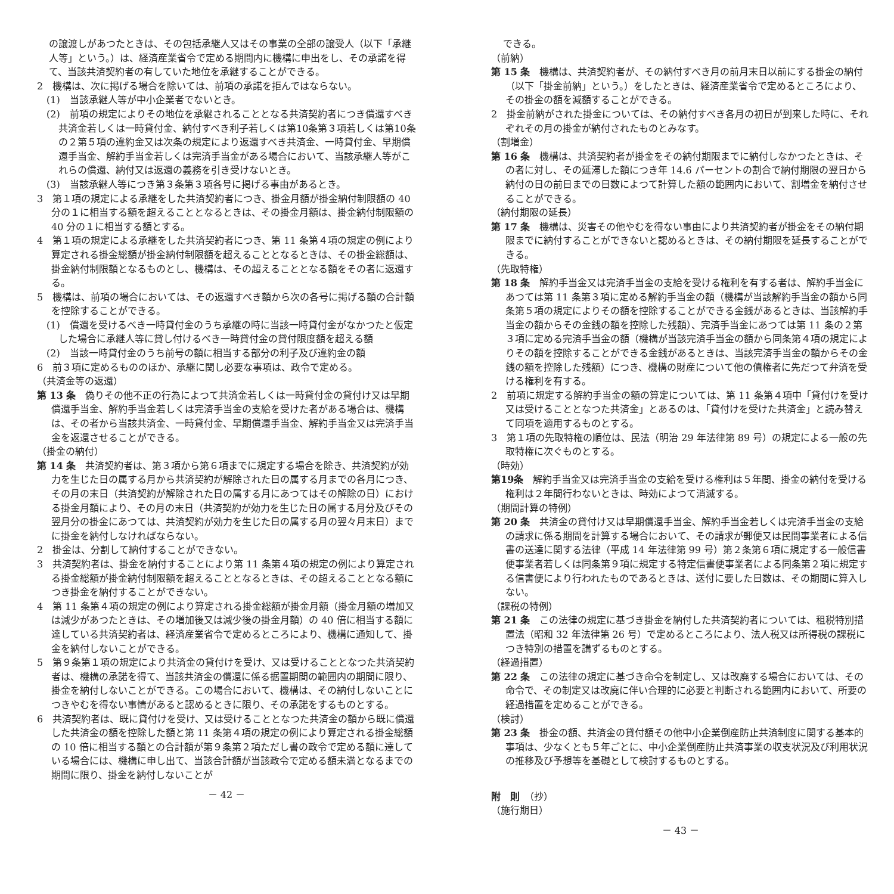の譲渡しがあつたときは、その包括承継人又はその事業の全部の譲受人（以下「承継人等」という。）は、経済産業省令で定める期間内に機構に申出をし、その承諾を得て、当該共済契約者の有していた地位を承継することができる。
2　機構は、次に掲げる場合を除いては、前項の承諾を拒んではならない。
(1)　当該承継人等が中小企業者でないとき。
(2)　前項の規定によりその地位を承継されることとなる共済契約者につき償還すべき共済金若しくは一時貸付金、納付すべき利子若しくは第10条第３項若しくは第10条の２第５項の違約金又は次条の規定により返還すべき共済金、一時貸付金、早期償還手当金、解約手当金若しくは完済手当金がある場合において、当該承継人等がこれらの償還、納付又は返還の義務を引き受けないとき。
(3)　当該承継人等につき第３条第３項各号に掲げる事由があるとき。
3　第１項の規定による承継をした共済契約者につき、掛金月額が掛金納付制限額の 40 分の１に相当する額を超えることとなるときは、その掛金月額は、掛金納付制限額の 40 分の１に相当する額とする。
4　第１項の規定による承継をした共済契約者につき、第 11 条第４項の規定の例により算定される掛金総額が掛金納付制限額を超えることとなるときは、その掛金総額は、掛金納付制限額となるものとし、機構は、その超えることとなる額をその者に返還する。
5　機構は、前項の場合においては、その返還すべき額から次の各号に掲げる額の合計額を控除することができる。
(1)　償還を受けるべき一時貸付金のうち承継の時に当該一時貸付金がなかつたと仮定した場合に承継人等に貸し付けるべき一時貸付金の貸付限度額を超える額
(2)　当該一時貸付金のうち前号の額に相当する部分の利子及び違約金の額
6　前３項に定めるもののほか、承継に関し必要な事項は、政令で定める。
（共済金等の返還）
第 13 条　偽りその他不正の行為によつて共済金若しくは一時貸付金の貸付け又は早期償還手当金、解約手当金若しくは完済手当金の支給を受けた者がある場合は、機構は、その者から当該共済金、一時貸付金、早期償還手当金、解約手当金又は完済手当金を返還させることができる。
（掛金の納付）
第 14 条　共済契約者は、第３項から第６項までに規定する場合を除き、共済契約が効力を生じた日の属する月から共済契約が解除された日の属する月までの各月につき、その月の末日（共済契約が解除された日の属する月にあつてはその解除の日）における掛金月額により、その月の末日（共済契約が効力を生じた日の属する月分及びその翌月分の掛金にあつては、共済契約が効力を生じた日の属する月の翌々月末日）までに掛金を納付しなければならない。
2　掛金は、分割して納付することができない。
3　共済契約者は、掛金を納付することにより第 11 条第４項の規定の例により算定される掛金総額が掛金納付制限額を超えることとなるときは、その超えることとなる額につき掛金を納付することができない。
4　第 11 条第４項の規定の例により算定される掛金総額が掛金月額（掛金月額の増加又は減少があつたときは、その増加後又は減少後の掛金月額）の 40 倍に相当する額に達している共済契約者は、経済産業省令で定めるところにより、機構に通知して、掛金を納付しないことができる。
5　第９条第１項の規定により共済金の貸付けを受け、又は受けることとなつた共済契約者は、機構の承諾を得て、当該共済金の償還に係る据置期間の範囲内の期間に限り、掛金を納付しないことができる。この場合において、機構は、その納付しないことにつきやむを得ない事情があると認めるときに限り、その承諾をするものとする。
6　共済契約者は、既に貸付けを受け、又は受けることとなつた共済金の額から既に償還した共済金の額を控除した額と第 11 条第４項の規定の例により算定される掛金総額の 10 倍に相当する額との合計額が第９条第２項ただし書の政令で定める額に達している場合には、機構に申し出て、当該合計額が当該政令で定める額未満となるまでの期間に限り、掛金を納付しないことが
－ 42 －
できる。
（前納）
第 15 条　機構は、共済契約者が、その納付すべき月の前月末日以前にする掛金の納付（以下「掛金前納」という。）をしたときは、経済産業省令で定めるところにより、その掛金の額を減額することができる。
2　掛金前納がされた掛金については、その納付すべき各月の初日が到来した時に、それぞれその月の掛金が納付されたものとみなす。
（割増金）
第 16 条　機構は、共済契約者が掛金をその納付期限までに納付しなかつたときは、その者に対し、その延滞した額につき年 14.6 パーセントの割合で納付期限の翌日から納付の日の前日までの日数によつて計算した額の範囲内において、割増金を納付させることができる。
（納付期限の延長）
第 17 条　機構は、災害その他やむを得ない事由により共済契約者が掛金をその納付期限までに納付することができないと認めるときは、その納付期限を延長することができる。
（先取特権）
第 18 条　解約手当金又は完済手当金の支給を受ける権利を有する者は、解約手当金にあつては第 11 条第３項に定める解約手当金の額（機構が当該解約手当金の額から同条第５項の規定によりその額を控除することができる金銭があるときは、当該解約手当金の額からその金銭の額を控除した残額）、完済手当金にあつては第 11 条の２第３項に定める完済手当金の額（機構が当該完済手当金の額から同条第４項の規定によりその額を控除することができる金銭があるときは、当該完済手当金の額からその金銭の額を控除した残額）につき、機構の財産について他の債権者に先だつて弁済を受ける権利を有する。
2　前項に規定する解約手当金の額の算定については、第 11 条第４項中「貸付けを受け又は受けることとなつた共済金」とあるのは、「貸付けを受けた共済金」と読み替えて同項を適用するものとする。
3　第１項の先取特権の順位は、民法（明治 29 年法律第 89 号）の規定による一般の先取特権に次ぐものとする。
（時効）
第19条　解約手当金又は完済手当金の支給を受ける権利は５年間、掛金の納付を受ける権利は２年間行わないときは、時効によつて消滅する。
（期間計算の特例）
第 20 条　共済金の貸付け又は早期償還手当金、解約手当金若しくは完済手当金の支給の請求に係る期間を計算する場合において、その請求が郵便又は民間事業者による信書の送達に関する法律（平成 14 年法律第 99 号）第２条第６項に規定する一般信書便事業者若しくは同条第９項に規定する特定信書便事業者による同条第２項に規定する信書便により行われたものであるときは、送付に要した日数は、その期間に算入しない。
（課税の特例）
第 21 条　この法律の規定に基づき掛金を納付した共済契約者については、租税特別措置法（昭和 32 年法律第 26 号）で定めるところにより、法人税又は所得税の課税につき特別の措置を講ずるものとする。
（経過措置）
第 22 条　この法律の規定に基づき命令を制定し、又は改廃する場合においては、その命令で、その制定又は改廃に伴い合理的に必要と判断される範囲内において、所要の経過措置を定めることができる。
（検討）
第 23 条　掛金の額、共済金の貸付額その他中小企業倒産防止共済制度に関する基本的事項は、少なくとも５年ごとに、中小企業倒産防止共済事業の収支状況及び利用状況の推移及び予想等を基礎として検討するものとする。
附　則　（抄）
（施行期日）
－ 43 －